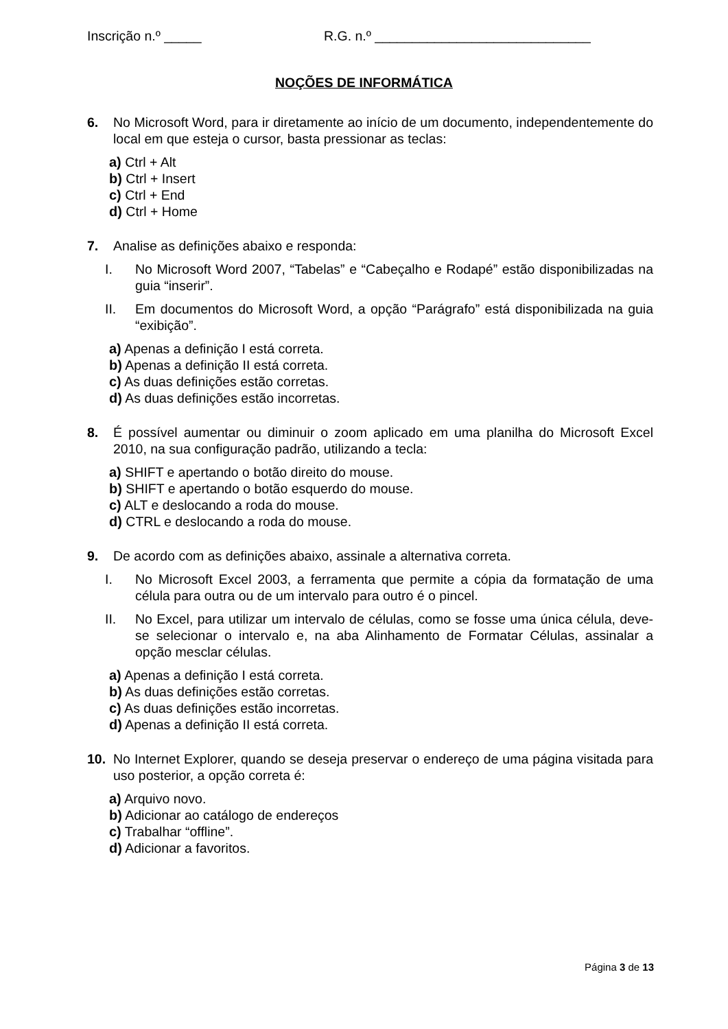Inscrição n.º _____ R.G. n.º _____________________________
NOÇÕES DE INFORMÁTICA
6. No Microsoft Word, para ir diretamente ao início de um documento, independentemente do local em que esteja o cursor, basta pressionar as teclas:
a) Ctrl + Alt
b) Ctrl + Insert
c) Ctrl + End
d) Ctrl + Home
7. Analise as definições abaixo e responda:
I. No Microsoft Word 2007, “Tabelas” e “Cabeçalho e Rodapé” estão disponibilizadas na guia “inserir”.
II. Em documentos do Microsoft Word, a opção “Parágrafo” está disponibilizada na guia “exibição”.
a) Apenas a definição I está correta.
b) Apenas a definição II está correta.
c) As duas definições estão corretas.
d) As duas definições estão incorretas.
8. É possível aumentar ou diminuir o zoom aplicado em uma planilha do Microsoft Excel 2010, na sua configuração padrão, utilizando a tecla:
a) SHIFT e apertando o botão direito do mouse.
b) SHIFT e apertando o botão esquerdo do mouse.
c) ALT e deslocando a roda do mouse.
d) CTRL e deslocando a roda do mouse.
9. De acordo com as definições abaixo, assinale a alternativa correta.
I. No Microsoft Excel 2003, a ferramenta que permite a cópia da formatação de uma célula para outra ou de um intervalo para outro é o pincel.
II. No Excel, para utilizar um intervalo de células, como se fosse uma única célula, deve-se selecionar o intervalo e, na aba Alinhamento de Formatar Células, assinalar a opção mesclar células.
a) Apenas a definição I está correta.
b) As duas definições estão corretas.
c) As duas definições estão incorretas.
d) Apenas a definição II está correta.
10. No Internet Explorer, quando se deseja preservar o endereço de uma página visitada para uso posterior, a opção correta é:
a) Arquivo novo.
b) Adicionar ao catálogo de endereços
c) Trabalhar “offline”.
d) Adicionar a favoritos.
Página 3 de 13